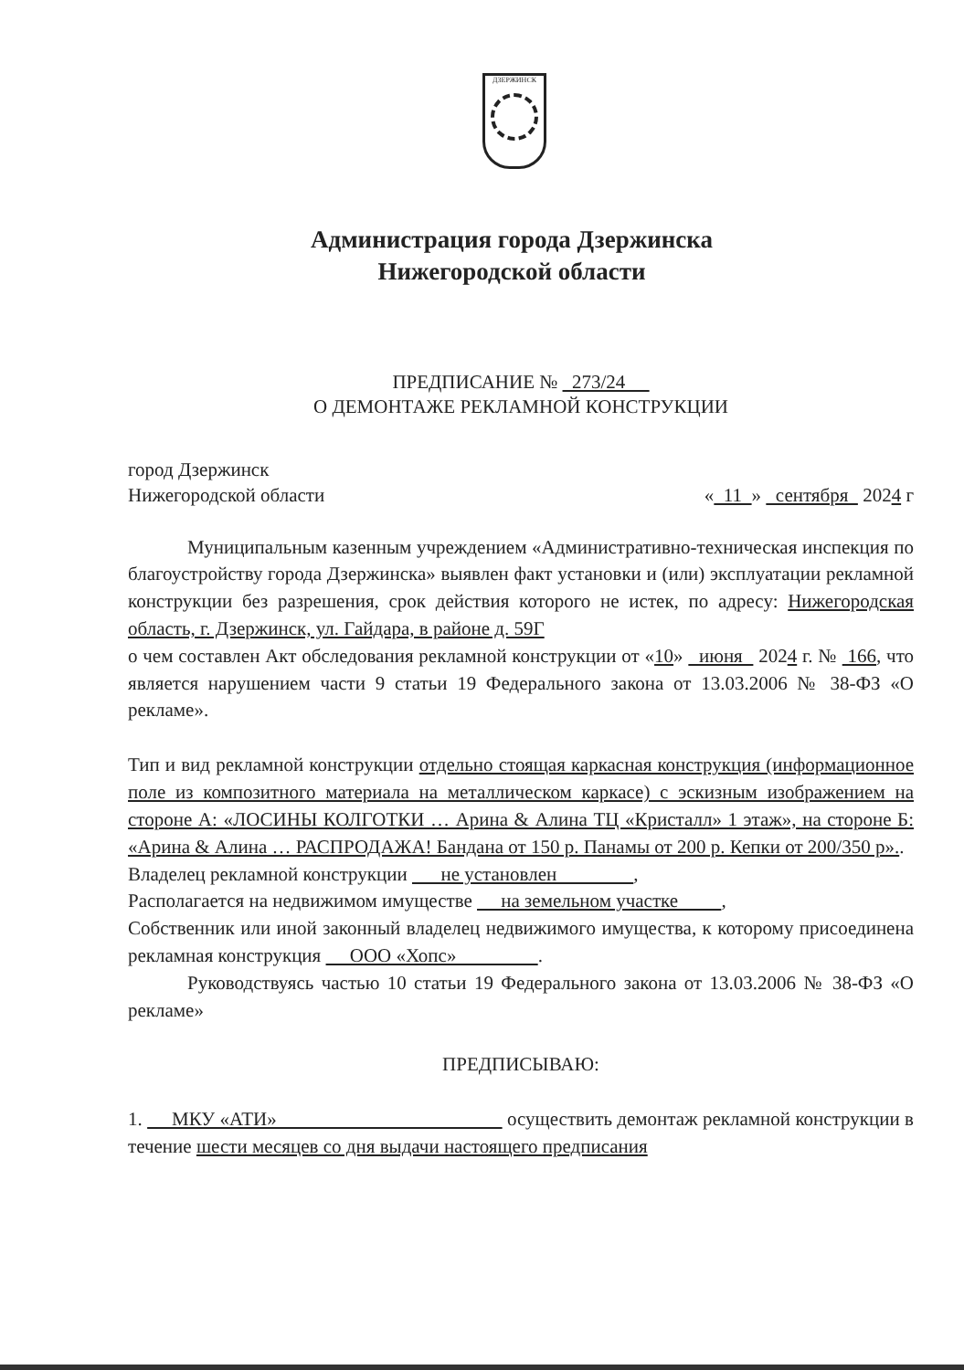ДЗЕРЖИНСК
Администрация города Дзержинска
Нижегородской области
ПРЕДПИСАНИЕ № 273/24
О ДЕМОНТАЖЕ РЕКЛАМНОЙ КОНСТРУКЦИИ
город Дзержинск
Нижегородской области « 11 » сентября 2024 г
Муниципальным казенным учреждением «Административно-техническая инспекция по благоустройству города Дзержинска» выявлен факт установки и (или) эксплуатации рекламной конструкции без разрешения, срок действия которого не истек, по адресу: Нижегородская область, г. Дзержинск, ул. Гайдара, в районе д. 59Г
о чем составлен Акт обследования рекламной конструкции от «10» июня 2024 г. № 166, что является нарушением части 9 статьи 19 Федерального закона от 13.03.2006 № 38-ФЗ «О рекламе».
Тип и вид рекламной конструкции отдельно стоящая каркасная конструкция (информационное поле из композитного материала на металлическом каркасе) с эскизным изображением на стороне А: «ЛОСИНЫ КОЛГОТКИ … Арина & Алина ТЦ «Кристалл» 1 этаж», на стороне Б: «Арина & Алина … РАСПРОДАЖА! Бандана от 150 р. Панамы от 200 р. Кепки от 200/350 р»..
Владелец рекламной конструкции не установлен ,
Располагается на недвижимом имуществе на земельном участке ,
Собственник или иной законный владелец недвижимого имущества, к которому присоединена рекламная конструкция ООО «Хопс» .
Руководствуясь частью 10 статьи 19 Федерального закона от 13.03.2006 № 38-ФЗ «О рекламе»
ПРЕДПИСЫВАЮ:
1. МКУ «АТИ» осуществить демонтаж рекламной конструкции в течение шести месяцев со дня выдачи настоящего предписания